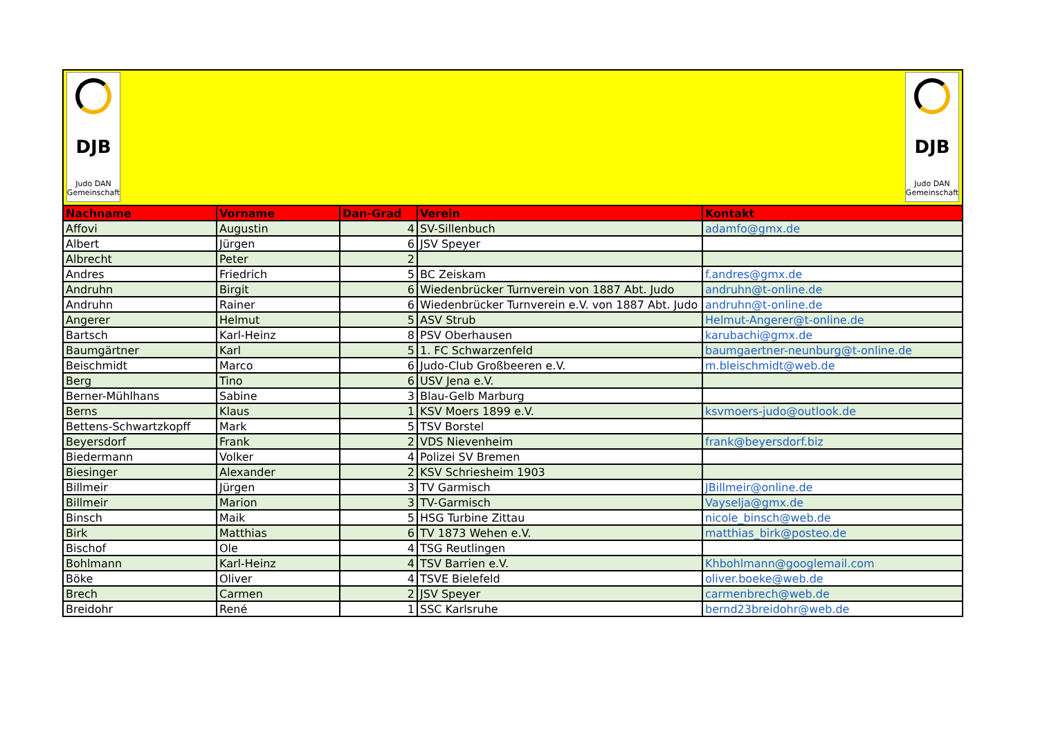DJB
Judo DAN
Gemeinschaft
DJB
Judo DAN
Gemeinschaft
| Nachname | Vorname | Dan-Grad | Verein | Kontakt |
| --- | --- | --- | --- | --- |
| Affovi | Augustin | 4 | SV-Sillenbuch | adamfo@gmx.de |
| Albert | Jürgen | 6 | JSV Speyer | |
| Albrecht | Peter | 2 | | |
| Andres | Friedrich | 5 | BC Zeiskam | f.andres@gmx.de |
| Andruhn | Birgit | 6 | Wiedenbrücker Turnverein von 1887 Abt. Judo | andruhn@t-online.de |
| Andruhn | Rainer | 6 | Wiedenbrücker Turnverein e.V. von 1887 Abt. Judo | andruhn@t-online.de |
| Angerer | Helmut | 5 | ASV Strub | Helmut-Angerer@t-online.de |
| Bartsch | Karl-Heinz | 8 | PSV Oberhausen | karubachi@gmx.de |
| Baumgärtner | Karl | 5 | 1. FC Schwarzenfeld | baumgaertner-neunburg@t-online.de |
| Beischmidt | Marco | 6 | Judo-Club Großbeeren e.V. | m.bleischmidt@web.de |
| Berg | Tino | 6 | USV Jena e.V. | |
| Berner-Mühlhans | Sabine | 3 | Blau-Gelb Marburg | |
| Berns | Klaus | 1 | KSV Moers 1899 e.V. | ksvmoers-judo@outlook.de |
| Bettens-Schwartzkopff | Mark | 5 | TSV Borstel | |
| Beyersdorf | Frank | 2 | VDS Nievenheim | frank@beyersdorf.biz |
| Biedermann | Volker | 4 | Polizei SV Bremen | |
| Biesinger | Alexander | 2 | KSV Schriesheim 1903 | |
| Billmeir | Jürgen | 3 | TV Garmisch | JBillmeir@online.de |
| Billmeir | Marion | 3 | TV-Garmisch | Vayselja@gmx.de |
| Binsch | Maik | 5 | HSG Turbine Zittau | nicole_binsch@web.de |
| Birk | Matthias | 6 | TV 1873 Wehen e.V. | matthias_birk@posteo.de |
| Bischof | Ole | 4 | TSG Reutlingen | |
| Bohlmann | Karl-Heinz | 4 | TSV Barrien e.V. | Khbohlmann@googlemail.com |
| Böke | Oliver | 4 | TSVE Bielefeld | oliver.boeke@web.de |
| Brech | Carmen | 2 | JSV Speyer | carmenbrech@web.de |
| Breidohr | René | 1 | SSC Karlsruhe | bernd23breidohr@web.de |